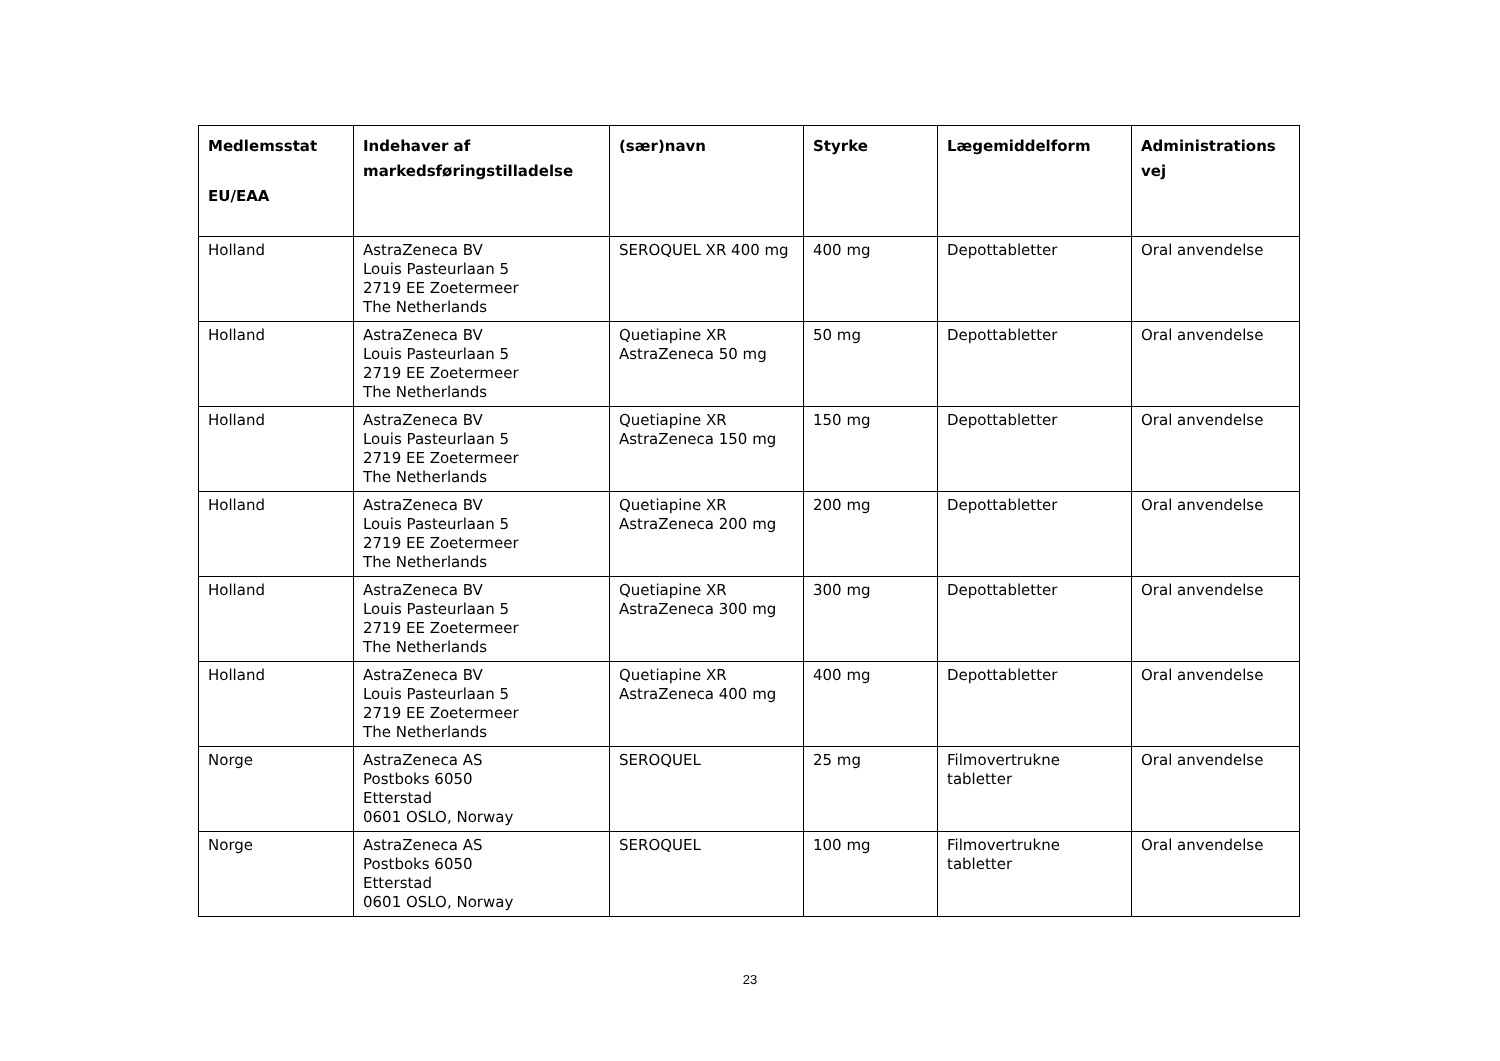| Medlemsstat EU/EAA | Indehaver af markedsføringstilladelse | (sær)navn | Styrke | Lægemiddelform | Administrations vej |
| --- | --- | --- | --- | --- | --- |
| Holland | AstraZeneca BV Louis Pasteurlaan 5 2719 EE Zoetermeer The Netherlands | SEROQUEL XR 400 mg | 400 mg | Depottabletter | Oral anvendelse |
| Holland | AstraZeneca BV Louis Pasteurlaan 5 2719 EE Zoetermeer The Netherlands | Quetiapine XR AstraZeneca 50 mg | 50 mg | Depottabletter | Oral anvendelse |
| Holland | AstraZeneca BV Louis Pasteurlaan 5 2719 EE Zoetermeer The Netherlands | Quetiapine XR AstraZeneca 150 mg | 150 mg | Depottabletter | Oral anvendelse |
| Holland | AstraZeneca BV Louis Pasteurlaan 5 2719 EE Zoetermeer The Netherlands | Quetiapine XR AstraZeneca 200 mg | 200 mg | Depottabletter | Oral anvendelse |
| Holland | AstraZeneca BV Louis Pasteurlaan 5 2719 EE Zoetermeer The Netherlands | Quetiapine XR AstraZeneca 300 mg | 300 mg | Depottabletter | Oral anvendelse |
| Holland | AstraZeneca BV Louis Pasteurlaan 5 2719 EE Zoetermeer The Netherlands | Quetiapine XR AstraZeneca 400 mg | 400 mg | Depottabletter | Oral anvendelse |
| Norge | AstraZeneca AS Postboks 6050 Etterstad 0601 OSLO, Norway | SEROQUEL | 25 mg | Filmovertrukne tabletter | Oral anvendelse |
| Norge | AstraZeneca AS Postboks 6050 Etterstad 0601 OSLO, Norway | SEROQUEL | 100 mg | Filmovertrukne tabletter | Oral anvendelse |
23